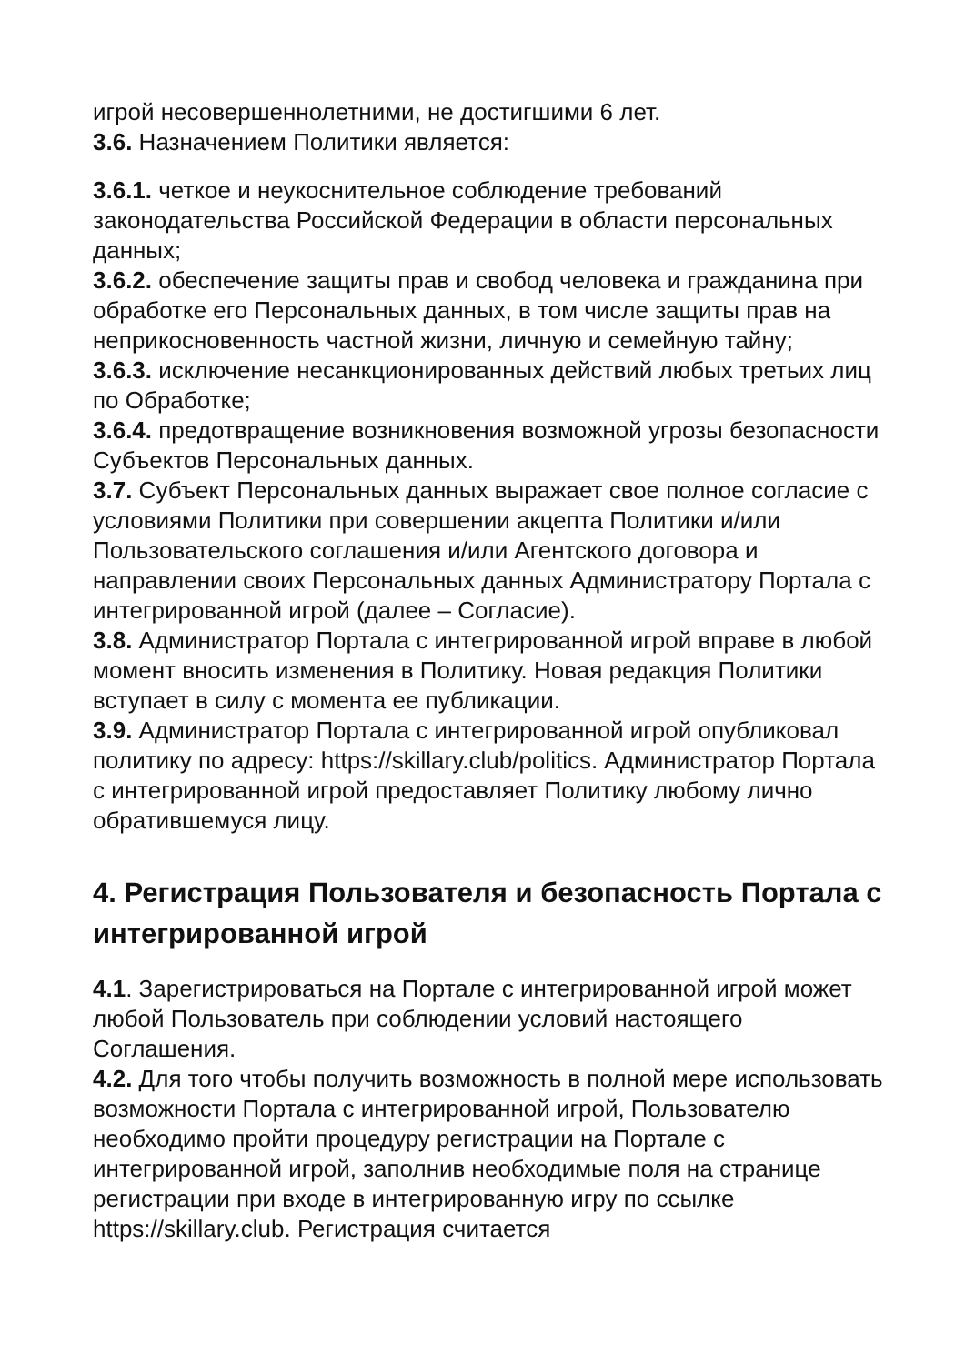игрой несовершеннолетними, не достигшими 6 лет.
3.6. Назначением Политики является:
3.6.1. четкое и неукоснительное соблюдение требований законодательства Российской Федерации в области персональных данных;
3.6.2. обеспечение защиты прав и свобод человека и гражданина при обработке его Персональных данных, в том числе защиты прав на неприкосновенность частной жизни, личную и семейную тайну;
3.6.3. исключение несанкционированных действий любых третьих лиц по Обработке;
3.6.4. предотвращение возникновения возможной угрозы безопасности Субъектов Персональных данных.
3.7. Субъект Персональных данных выражает свое полное согласие с условиями Политики при совершении акцепта Политики и/или Пользовательского соглашения и/или Агентского договора и направлении своих Персональных данных Администратору Портала с интегрированной игрой (далее – Согласие).
3.8. Администратор Портала с интегрированной игрой вправе в любой момент вносить изменения в Политику. Новая редакция Политики вступает в силу с момента ее публикации.
3.9. Администратор Портала с интегрированной игрой опубликовал политику по адресу: https://skillary.club/politics. Администратор Портала с интегрированной игрой предоставляет Политику любому лично обратившемуся лицу.
4. Регистрация Пользователя и безопасность Портала с интегрированной игрой
4.1. Зарегистрироваться на Портале с интегрированной игрой может любой Пользователь при соблюдении условий настоящего Соглашения.
4.2. Для того чтобы получить возможность в полной мере использовать возможности Портала с интегрированной игрой, Пользователю необходимо пройти процедуру регистрации на Портале с интегрированной игрой, заполнив необходимые поля на странице регистрации при входе в интегрированную игру по ссылке https://skillary.club. Регистрация считается